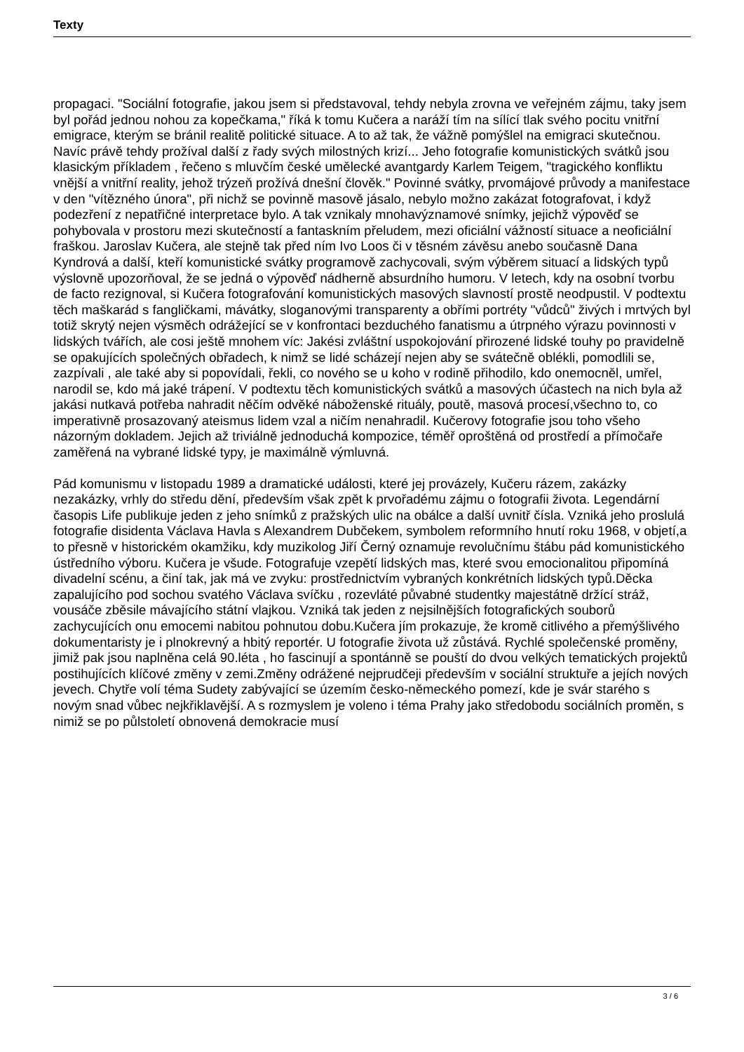Texty
propagaci. "Sociální fotografie, jakou jsem si představoval, tehdy nebyla zrovna ve veřejném zájmu, taky jsem byl pořád jednou nohou za kopečkama," říká k tomu Kučera a naráží tím na sílící tlak svého pocitu vnitřní emigrace, kterým se bránil realitě politické situace. A to až tak, že vážně pomýšlel na emigraci skutečnou. Navíc právě tehdy prožíval další z řady svých milostných krizí... Jeho fotografie komunistických svátků jsou klasickým příkladem , řečeno s mluvčím české umělecké avantgardy Karlem Teigem, "tragického konfliktu vnější a vnitřní reality, jehož trýzeň prožívá dnešní člověk." Povinné svátky, prvomájové průvody a manifestace v den "vítězného února", při nichž se povinně masově jásalo, nebylo možno zakázat fotografovat, i když podezření z nepatřičné interpretace bylo. A tak vznikaly mnohavýznamové snímky, jejichž výpověď se pohybovala v prostoru mezi skutečností a fantaskním přeludem, mezi oficiální vážností situace a neoficiální fraškou. Jaroslav Kučera, ale stejně tak před ním Ivo Loos či v těsném závěsu anebo současně Dana Kyndrová a další, kteří komunistické svátky programově zachycovali, svým výběrem situací a lidských typů výslovně upozorňoval, že se jedná o výpověď nádherně absurdního humoru. V letech, kdy na osobní tvorbu de facto rezignoval, si Kučera fotografování komunistických masových slavností prostě neodpustil. V podtextu těch maškarád s fangličkami, mávátky, sloganovými transparenty a obřími portréty "vůdců" živých i mrtvých byl totiž skrytý nejen výsměch odrážející se v konfrontaci bezduchého fanatismu a útrpného výrazu povinnosti v lidských tvářích, ale cosi ještě mnohem víc: Jakési zvláštní uspokojování přirozené lidské touhy po pravidelně se opakujících společných obřadech, k nimž se lidé scházejí nejen aby se svátečně oblékli, pomodlili se, zazpívali , ale také aby si popovídali, řekli, co nového se u koho v rodině přihodilo, kdo onemocněl, umřel, narodil se, kdo má jaké trápení. V podtextu těch komunistických svátků a masových účastech na nich byla až jakási nutkavá potřeba nahradit něčím odvěké náboženské rituály, poutě, masová procesí,všechno to, co imperativně prosazovaný ateismus lidem vzal a ničím nenahradil. Kučerovy fotografie jsou toho všeho názorným dokladem. Jejich až triviálně jednoduchá kompozice, téměř oproštěná od prostředí a přímočaře zaměřená na vybrané lidské typy, je maximálně výmluvná.
Pád komunismu v listopadu 1989 a dramatické události, které jej provázely, Kučeru rázem, zakázky nezakázky, vrhly do středu dění, především však zpět k prvořadému zájmu o fotografii života. Legendární časopis Life publikuje jeden z jeho snímků z pražských ulic na obálce a další uvnitř čísla. Vzniká jeho proslulá fotografie disidenta Václava Havla s Alexandrem Dubčekem, symbolem reformního hnutí roku 1968, v objetí,a to přesně v historickém okamžiku, kdy muzikolog Jiří Černý oznamuje revolučnímu štábu pád komunistického ústředního výboru. Kučera je všude. Fotografuje vzepětí lidských mas, které svou emocionalitou připomíná divadelní scénu, a činí tak, jak má ve zvyku: prostřednictvím vybraných konkrétních lidských typů.Děcka zapalujícího pod sochou svatého Václava svíčku , rozevláté půvabné studentky majestátně držící stráž, vousáče zběsile mávajícího státní vlajkou. Vzniká tak jeden z nejsilnějších fotografických souborů zachycujících onu emocemi nabitou pohnutou dobu.Kučera jím prokazuje, že kromě citlivého a přemýšlivého dokumentaristy je i plnokrevný a hbitý reportér. U fotografie života už zůstává. Rychlé společenské proměny, jimiž pak jsou naplněna celá 90.léta , ho fascinují a spontánně se pouští do dvou velkých tematických projektů postihujících klíčové změny v zemi.Změny odrážené nejprudčeji především v sociální struktuře a jejích nových jevech. Chytře volí téma Sudety zabývající se územím česko-německého pomezí, kde je svár starého s novým snad vůbec nejkřiklavější. A s rozmyslem je voleno i téma Prahy jako středobodu sociálních proměn, s nimiž se po půlstoletí obnovená demokracie musí
3 / 6